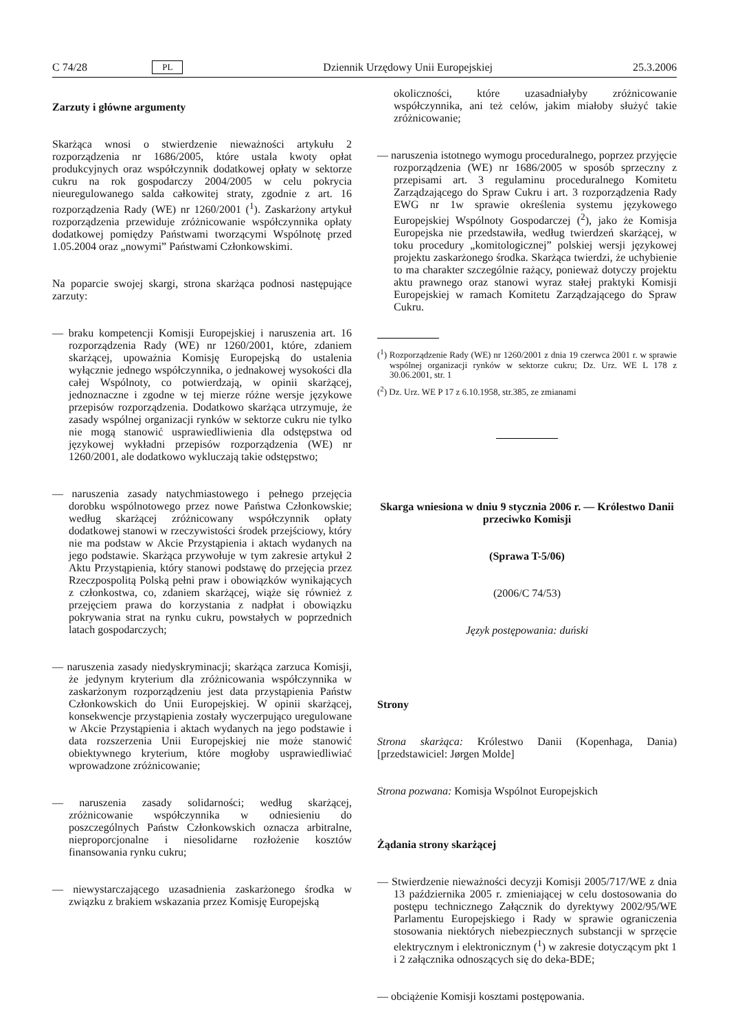C 74/28 PL Dziennik Urzędowy Unii Europejskiej 25.3.2006
Zarzuty i główne argumenty
Skarżąca wnosi o stwierdzenie nieważności artykułu 2 rozporządzenia nr 1686/2005, które ustala kwoty opłat produkcyjnych oraz współczynnik dodatkowej opłaty w sektorze cukru na rok gospodarczy 2004/2005 w celu pokrycia nieuregulowanego salda całkowitej straty, zgodnie z art. 16 rozporządzenia Rady (WE) nr 1260/2001 (<sup>1</sup>). Zaskarżony artykuł rozporządzenia przewiduje zróżnicowanie współczynnika opłaty dodatkowej pomiędzy Państwami tworzącymi Wspólnotę przed 1.05.2004 oraz „nowymi” Państwami Członkowskimi.
Na poparcie swojej skargi, strona skarżąca podnosi następujące zarzuty:
— braku kompetencji Komisji Europejskiej i naruszenia art. 16 rozporządzenia Rady (WE) nr 1260/2001, które, zdaniem skarżącej, upoważnia Komisję Europejską do ustalenia wyłącznie jednego współczynnika, o jednakowej wysokości dla całej Wspólnoty, co potwierdzają, w opinii skarżącej, jednoznaczne i zgodne w tej mierze różne wersje językowe przepisów rozporządzenia. Dodatkowo skarżąca utrzymuje, że zasady wspólnej organizacji rynków w sektorze cukru nie tylko nie mogą stanowić usprawiedliwienia dla odstępstwa od językowej wykładni przepisów rozporządzenia (WE) nr 1260/2001, ale dodatkowo wykluczają takie odstępstwo;
— naruszenia zasady natychmiastowego i pełnego przejęcia dorobku wspólnotowego przez nowe Państwa Członkowskie; według skarżącej zróżnicowany współczynnik opłaty dodatkowej stanowi w rzeczywistości środek przejściowy, który nie ma podstaw w Akcie Przystąpienia i aktach wydanych na jego podstawie. Skarżąca przywołuje w tym zakresie artykuł 2 Aktu Przystąpienia, który stanowi podstawę do przejęcia przez Rzeczpospolitą Polską pełni praw i obowiązków wynikających z członkostwa, co, zdaniem skarżącej, wiąże się również z przejęciem prawa do korzystania z nadpłat i obowiązku pokrywania strat na rynku cukru, powstałych w poprzednich latach gospodarczych;
— naruszenia zasady niedyskryminacji; skarżąca zarzuca Komisji, że jedynym kryterium dla zróżnicowania współczynnika w zaskarżonym rozporządzeniu jest data przystąpienia Państw Członkowskich do Unii Europejskiej. W opinii skarżącej, konsekwencje przystąpienia zostały wyczerpująco uregulowane w Akcie Przystąpienia i aktach wydanych na jego podstawie i data rozszerzenia Unii Europejskiej nie może stanowić obiektywnego kryterium, które mogłoby usprawiedliwiać wprowadzone zróżnicowanie;
— naruszenia zasady solidarności; według skarżącej, zróżnicowanie współczynnika w odniesieniu do poszczególnych Państw Członkowskich oznacza arbitralne, nieproporcjonalne i niesolidarne rozłożenie kosztów finansowania rynku cukru;
— niewystarczającego uzasadnienia zaskarżonego środka w związku z brakiem wskazania przez Komisję Europejską
okoliczności, które uzasadniałyby zróżnicowanie współczynnika, ani też celów, jakim miałoby służyć takie zróżnicowanie;
— naruszenia istotnego wymogu proceduralnego, poprzez przyjęcie rozporządzenia (WE) nr 1686/2005 w sposób sprzeczny z przepisami art. 3 regulaminu proceduralnego Komitetu Zarządzającego do Spraw Cukru i art. 3 rozporządzenia Rady EWG nr 1w sprawie określenia systemu językowego Europejskiej Wspólnoty Gospodarczej (<sup>2</sup>), jako że Komisja Europejska nie przedstawiła, według twierdzeń skarżącej, w toku procedury „komitologicznej” polskiej wersji językowej projektu zaskarżonego środka. Skarżąca twierdzi, że uchybienie to ma charakter szczególnie rażący, ponieważ dotyczy projektu aktu prawnego oraz stanowi wyraz stałej praktyki Komisji Europejskiej w ramach Komitetu Zarządzającego do Spraw Cukru.
(<sup>1</sup>) Rozporządzenie Rady (WE) nr 1260/2001 z dnia 19 czerwca 2001 r. w sprawie wspólnej organizacji rynków w sektorze cukru; Dz. Urz. WE L 178 z 30.06.2001, str. 1
(<sup>2</sup>) Dz. Urz. WE P 17 z 6.10.1958, str.385, ze zmianami
Skarga wniesiona w dniu 9 stycznia 2006 r. — Królestwo Danii przeciwko Komisji
(Sprawa T-5/06)
(2006/C 74/53)
Język postępowania: duński
Strony
Strona skarżąca: Królestwo Danii (Kopenhaga, Dania) [przedstawiciel: Jørgen Molde]
Strona pozwana: Komisja Wspólnot Europejskich
Żądania strony skarżącej
— Stwierdzenie nieważności decyzji Komisji 2005/717/WE z dnia 13 października 2005 r. zmieniającej w celu dostosowania do postępu technicznego Załącznik do dyrektywy 2002/95/WE Parlamentu Europejskiego i Rady w sprawie ograniczenia stosowania niektórych niebezpiecznych substancji w sprzęcie elektrycznym i elektronicznym (<sup>1</sup>) w zakresie dotyczącym pkt 1 i 2 załącznika odnoszących się do deka-BDE;
— obciążenie Komisji kosztami postępowania.